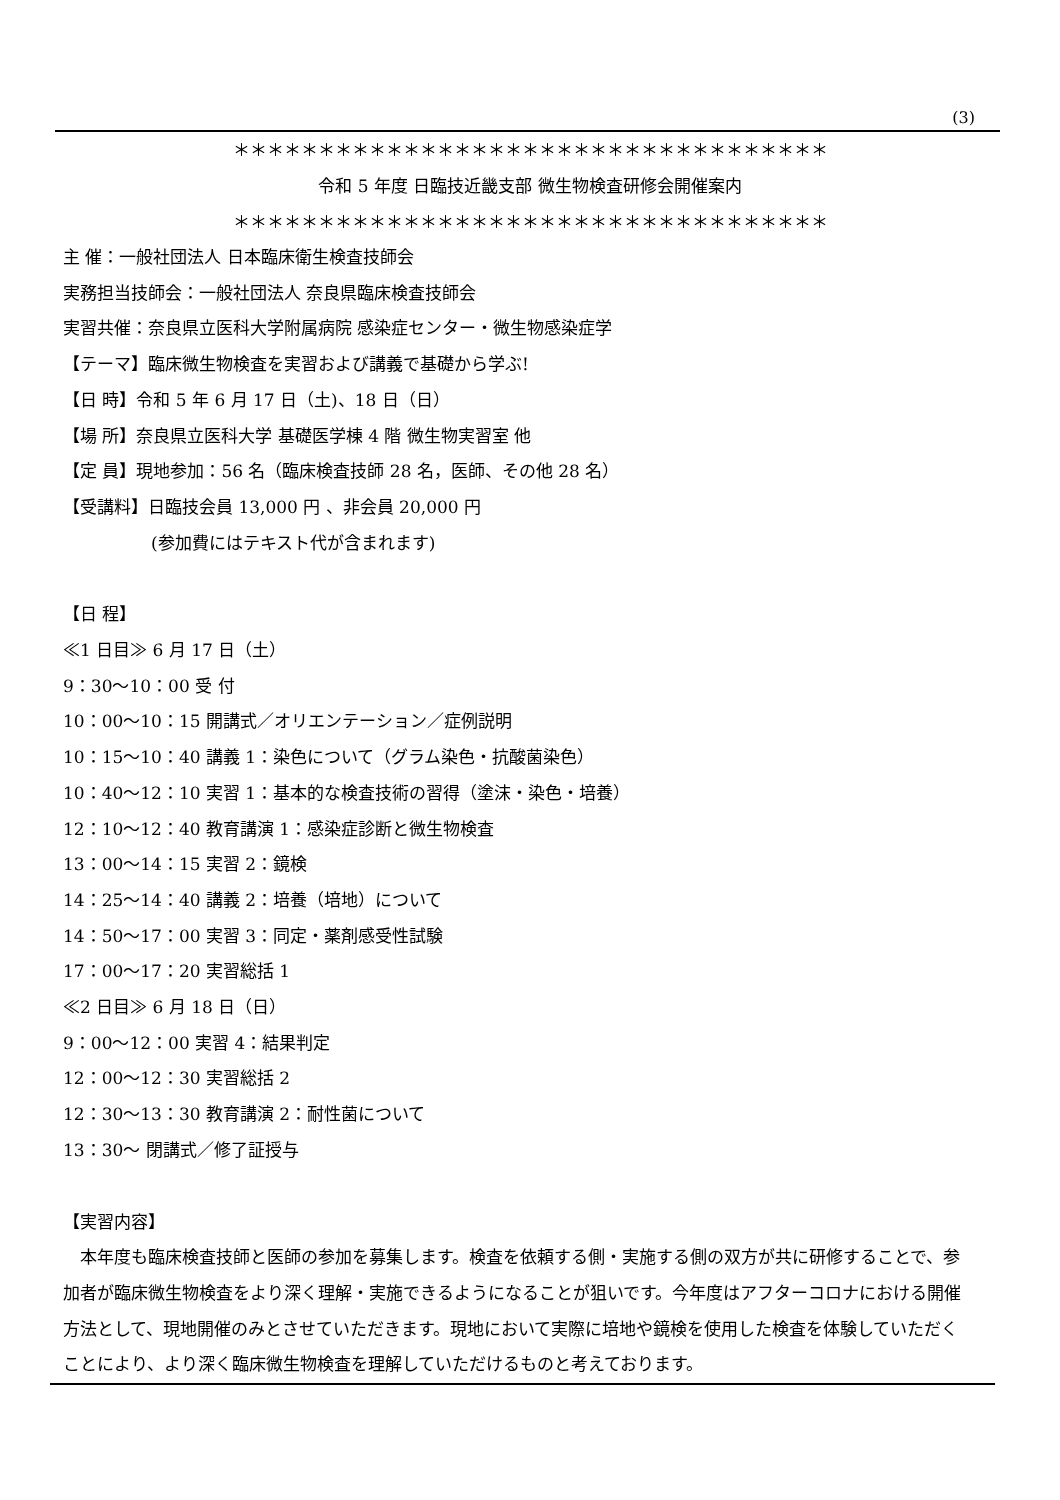(3)
＊＊＊＊＊＊＊＊＊＊＊＊＊＊＊＊＊＊＊＊＊＊＊＊＊＊＊＊＊＊＊＊＊＊＊
令和 5 年度 日臨技近畿支部 微生物検査研修会開催案内
＊＊＊＊＊＊＊＊＊＊＊＊＊＊＊＊＊＊＊＊＊＊＊＊＊＊＊＊＊＊＊＊＊＊＊
主 催：一般社団法人 日本臨床衛生検査技師会
実務担当技師会：一般社団法人 奈良県臨床検査技師会
実習共催：奈良県立医科大学附属病院 感染症センター・微生物感染症学
【テーマ】臨床微生物検査を実習および講義で基礎から学ぶ!
【日 時】令和 5 年 6 月 17 日（土)、18 日（日）
【場 所】奈良県立医科大学 基礎医学棟 4 階 微生物実習室 他
【定 員】現地参加：56 名（臨床検査技師 28 名，医師、その他 28 名）
【受講料】日臨技会員 13,000 円 、非会員 20,000 円
(参加費にはテキスト代が含まれます)
【日 程】
≪1 日目≫ 6 月 17 日（土）
9：30〜10：00 受 付
10：00〜10：15 開講式／オリエンテーション／症例説明
10：15〜10：40 講義 1：染色について（グラム染色・抗酸菌染色）
10：40〜12：10 実習 1：基本的な検査技術の習得（塗沫・染色・培養）
12：10〜12：40 教育講演 1：感染症診断と微生物検査
13：00〜14：15 実習 2：鏡検
14：25〜14：40 講義 2：培養（培地）について
14：50〜17：00 実習 3：同定・薬剤感受性試験
17：00〜17：20 実習総括 1
≪2 日目≫ 6 月 18 日（日）
9：00〜12：00 実習 4：結果判定
12：00〜12：30 実習総括 2
12：30〜13：30 教育講演 2：耐性菌について
13：30〜 閉講式／修了証授与
【実習内容】
　本年度も臨床検査技師と医師の参加を募集します。検査を依頼する側・実施する側の双方が共に研修することで、参加者が臨床微生物検査をより深く理解・実施できるようになることが狙いです。今年度はアフターコロナにおける開催方法として、現地開催のみとさせていただきます。現地において実際に培地や鏡検を使用した検査を体験していただくことにより、より深く臨床微生物検査を理解していただけるものと考えております。